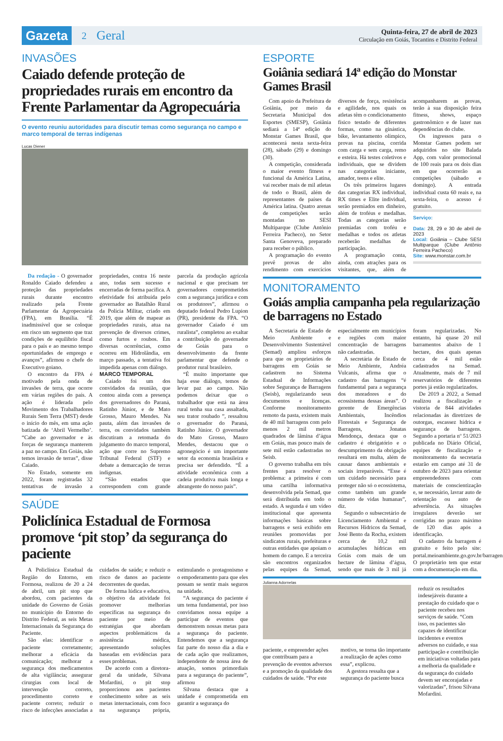Gazeta 2 Geral
Quinta-feira, 27 de abril de 2023
Circulação em Goiás, Tocantins e Distrito Federal
INVASÕES
Caiado defende proteção de propriedades rurais em encontro da Frente Parlamentar da Agropecuária
O evento reuniu autoridades para discutir temas como segurança no campo e marco temporal de terras indígenas
Lucas Diener
Da redação - O governador Ronaldo Caiado defendeu a proteção das propriedades rurais durante encontro realizado pela Frente Parlamentar da Agropecuária (FPA), em Brasília. “É inadmissível que se coloque em risco um segmento que traz condições de equilíbrio fiscal para o país e ao mesmo tempo oportunidades de emprego e avanços”, afirmou o chefe do Executivo goiano.
O encontro da FPA é motivado pela onda de invasões de terra, que ocorre em várias regiões do país. A ação é liderada pelo Movimento dos Trabalhadores Rurais Sem Terra (MST) desde o início do mês, em uma ação batizada de ‘Abril Vermelho’. “Cabe ao governador e às forças de segurança manterem a paz no campo. Em Goiás, não temos invasão de terras”, disse Caiado.
No Estado, somente em 2022, foram registradas 32 tentativas de invasão a propriedades, contra 16 neste ano, todas sem sucesso e encerradas de forma pacífica. A efetividade foi atribuída pelo governador ao Batalhão Rural da Polícia Militar, criado em 2019, que além de mapear as propriedades rurais, atua na prevenção de diversos crimes, como furtos e roubos. Em diversas ocorrências, como ocorreu em Hidrolândia, em março passado, a tentativa foi impedida apenas com diálogo.
MARCO TEMPORAL
Caiado foi um dos convidados da reunião, que contou ainda com a presença dos governadores do Paraná, Ratinho Júnior, e de Mato Grosso, Mauro Mendes. Na pauta, além das invasões de terra, os convidados também discutiram a retomada do julgamento do marco temporal, ação que corre no Supremo Tribunal Federal (STF) e debate a demarcação de terras indígenas.
“São estados que correspondem com grande parcela da produção agrícola nacional e que precisam ter governadores comprometidos com a segurança jurídica e com os produtores”, afirmou o deputado federal Pedro Lupion (PR), presidente da FPA. “O governador Caiado é um ruralista”, completou ao exaltar a contribuição do governador de Goiás para o desenvolvimento da frente parlamentar que defende o produtor rural brasileiro.
“É muito importante que haja esse diálogo, temos de levar paz ao campo. Não podemos deixar que o trabalhador que está na área rural tenha sua casa assaltada, seu trator roubado ”, ressaltou o governador do Paraná, Ratinho Júnior. O governador do Mato Grosso, Mauro Mendes, destacou que o agronegócio é um importante setor da economia brasileira e precisa ser defendido. “É a atividade econômica com a cadeia produtiva mais longa e abrangente do nosso país”.
SAÚDE
Policlínica Estadual de Formosa promove ‘pit stop’ da segurança do paciente
A Policlínica Estadual da Região do Entorno, em Formosa, realizou de 20 a 24 de abril, um pit stop que abordou, com pacientes da unidade do Governo de Goiás no município do Entorno do Distrito Federal, as seis Metas Internacionais da Segurança do Paciente.
São elas: identificar o paciente corretamente; melhorar a eficácia da comunicação; melhorar a segurança dos medicamentos de alta vigilância; assegurar cirurgias com local de intervenção correto, procedimento correto e paciente correto; reduzir o risco de infecções associadas a cuidados de saúde; e reduzir o risco de danos ao paciente decorrentes de quedas.
De forma lúdica e educativa, o objetivo da atividade foi promover melhorias específicas na segurança do paciente por meio de estratégias que abordam aspectos problemáticos da assistência médica, apresentando soluções baseadas em evidências para esses problemas.
De acordo com a diretora-geral da unidade, Silvana Mofardini, o pit stop proporcionou aos pacientes conhecimento sobre as seis metas internacionais, com foco na segurança própria, estimulando o protagonismo e o empoderamento para que eles possam se sentir mais seguros na unidade.
“A segurança do paciente é um tema fundamental, por isso convidamos nossa equipe a participar de eventos que demonstrem nossas metas para a segurança do paciente. Entendemos que a segurança faz parte do nosso dia a dia e de cada ação que realizamos, independente de nossa área de atuação, somos primordiais para a segurança do paciente”, afirmou
Silvana destaca que a unidade é comprometida em garantir a segurança do
ESPORTE
Goiânia sediará 14ª edição do Monstar Games Brasil
Com apoio da Prefeitura de Goiânia, por meio da Secretaria Municipal dos Esportes (SMESP), Goiânia sediará a 14ª edição do Monstar Games Brasil, que acontecerá nesta sexta-feira (28), sábado (29) e domingo (30).
A competição, considerada o maior evento fitness e funcional da América Latina, vai receber mais de mil atletas de todo o Brasil, além de representantes de países da América latina. Quatro arenas de competições serão montadas no SESI Multiparque (Clube Antônio Ferreira Pacheco), no Setor Santa Genoveva, preparado para receber o público.
A programação do evento prevê provas de alto rendimento com exercícios diversos de força, resistência e agilidade, nos quais os atletas têm o condicionamento físico testado de diferentes formas, como na ginástica, bike, levantamento olímpico, provas na piscina, corrida com carga e sem carga, remo e esteira. Há testes coletivos e individuais, que se dividem nas categorias iniciante, amador, teens e elite.
Os três primeiros lugares das categorias RX individual, RX times e Elite individual, serão premiados em dinheiro, além de troféus e medalhas. Todas as categorias serão premiadas com troféu e medalhas e todos os atletas receberão medalhas de participação.
A programação conta, ainda, com atrações para os visitantes, que, além de acompanharem as provas, terão à sua disposição feira fitness, shows, espaço gastronômico e de lazer nas dependências do clube.
Os ingressos para o Monstar Games podem ser adquiridos no site Balada App, com valor promocional de 100 reais para os dois dias em que ocorrerão as competições (sábado e domingo). A entrada individual custa 60 reais e, na sexta-feira, o acesso é gratuito.
Serviço:
Data: 28, 29 e 30 de abril de 2023
Local: Goiânia – Clube SESI Multiparque (Clube Antônio Ferreira Pacheco)
Site: www.monstar.com.br
MONITORAMENTO
Goiás amplia campanha pela regularização de barragens no Estado
A Secretaria de Estado de Meio Ambiente e Desenvolvimento Sustentável (Semad) ampliou esforços para que os proprietários de barragens em Goiás se cadastrem no Sistema Estadual de Informações sobre Segurança de Barragens (Seisb), regularizando seus documentos e licenças. Conforme monitoramento remoto da pasta, existem mais de 40 mil barragens com pelo menos 2 mil metros quadrados de lâmina d’água em Goiás, mas pouco mais de sete mil estão cadastradas no Seisb.
O governo trabalha em três frentes para resolver o problema: a primeira é com uma cartilha informativa desenvolvida pela Semad, que será distribuída em todo o estado. A segunda é um vídeo institucional que apresenta informações básicas sobre barragens e será exibido em reuniões promovidas por sindicatos rurais, prefeituras e outras entidades que apoiam o homem do campo. E a terceira são encontros organizados pelas equipes da Semad, especialmente em municípios e regiões com maior concentração de barragens não cadastradas.
A secretária de Estado de Meio Ambiente, Andréa Vulcanis, afirma que o cadastro das barragens “é fundamental para a segurança dos moradores e do ecossistema dessas áreas”. O gerente de Emergências Ambientais, Incêndios Florestais e Segurança de Barragens, Jonatas Mendonça, destaca que o cadastro é obrigatório e o descumprimento da obrigação resultará em multa, além de causar danos ambientais e sociais irreparáveis. “Esse é um cuidado necessário para proteger não só o ecossistema, como também um grande número de vidas humanas”, diz.
Segundo o subsecretário de Licenciamento Ambiental e Recursos Hídricos da Semad, José Bento da Rocha, existem cerca de 10,2 mil acumulações hídricas em Goiás com mais de um hectare de lâmina d’água, sendo que mais de 3 mil já foram regularizadas. No entanto, há quase 20 mil barramentos abaixo de 1 hectare, dos quais apenas cerca de 4 mil estão cadastrados na Semad. Atualmente, mais de 7 mil reservatórios de diferentes portes já estão regularizados.
De 2019 a 2022, a Semad realizou a fiscalização e vistoria de 844 atividades relacionadas às diretrizes de outorgas, escassez hídrica e segurança de barragens. Segundo a portaria nº 51/2023 publicada no Diário Oficial, equipes de fiscalização e monitoramento da secretaria estarão em campo até 31 de outubro de 2023 para orientar empreendedores com materiais de conscientização e, se necessário, lavrar auto de orientação ou auto de advertência. As situações irregulares deverão ser corrigidas no prazo máximo de 120 dias após a identificação.
O cadastro da barragem é gratuito e feito pelo site: portal.meioambiente.go.gov.br/barragens. O proprietário tem que estar com a documentação em dia.
Julianna Adornelas
paciente, e empreender ações que contribuam para a prevenção de eventos adversos e a promoção da qualidade dos cuidados de saúde. “Por este motivo, se torna tão importante a realização de ações como essa”, explicou.
A gestora ressalta que a segurança do paciente busca
reduzir os resultados indesejáveis durante a prestação do cuidado que o paciente recebeu nos serviços de saúde. “Com isso, os pacientes são capazes de identificar incidentes e eventos adversos no cuidado, e sua participação e contribuição em iniciativas voltadas para a melhoria da qualidade e da segurança do cuidado devem ser encorajadas e valorizadas”, frisou Silvana Mofardini.